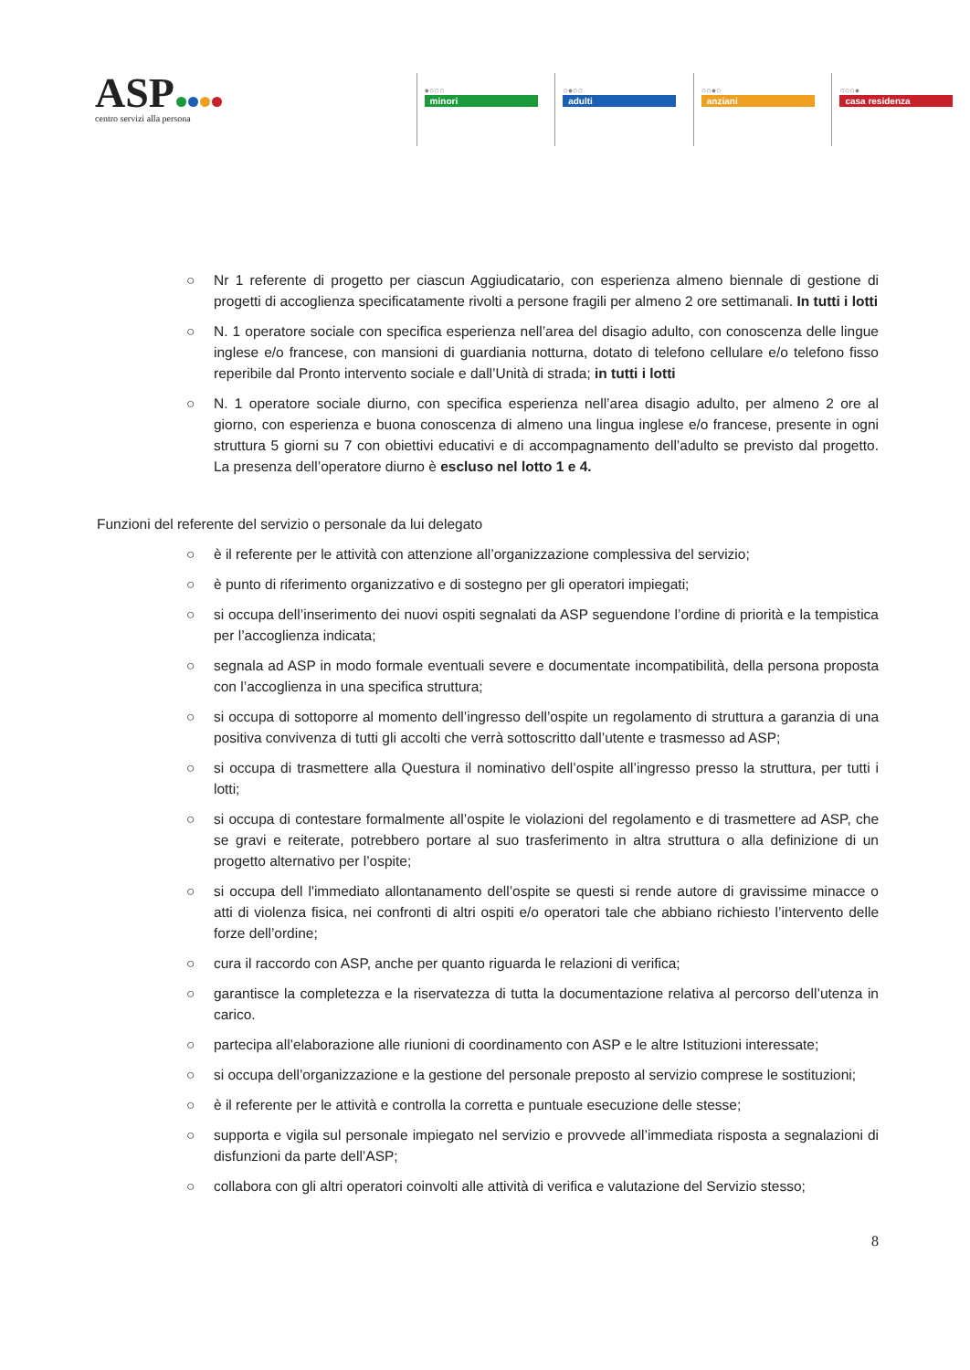ASP
centro servizi alla persona
●○○○
minori
○●○○
adulti
○○●○
anziani
○○○●
casa residenza
○ Nr 1 referente di progetto per ciascun Aggiudicatario, con esperienza almeno biennale di gestione di progetti di accoglienza specificatamente rivolti a persone fragili per almeno 2 ore settimanali. In tutti i lotti
○ N. 1 operatore sociale con specifica esperienza nell’area del disagio adulto, con conoscenza delle lingue inglese e/o francese, con mansioni di guardiania notturna, dotato di telefono cellulare e/o telefono fisso reperibile dal Pronto intervento sociale e dall’Unità di strada; in tutti i lotti
○ N. 1 operatore sociale diurno, con specifica esperienza nell’area disagio adulto, per almeno 2 ore al giorno, con esperienza e buona conoscenza di almeno una lingua inglese e/o francese, presente in ogni struttura 5 giorni su 7 con obiettivi educativi e di accompagnamento dell’adulto se previsto dal progetto. La presenza dell’operatore diurno è escluso nel lotto 1 e 4.
Funzioni del referente del servizio o personale da lui delegato
○ è il referente per le attività con attenzione all’organizzazione complessiva del servizio;
○ è punto di riferimento organizzativo e di sostegno per gli operatori impiegati;
○ si occupa dell’inserimento dei nuovi ospiti segnalati da ASP seguendone l’ordine di priorità e la tempistica per l’accoglienza indicata;
○ segnala ad ASP in modo formale eventuali severe e documentate incompatibilità, della persona proposta con l’accoglienza in una specifica struttura;
○ si occupa di sottoporre al momento dell’ingresso dell’ospite un regolamento di struttura a garanzia di una positiva convivenza di tutti gli accolti che verrà sottoscritto dall’utente e trasmesso ad ASP;
○ si occupa di trasmettere alla Questura il nominativo dell’ospite all’ingresso presso la struttura, per tutti i lotti;
○ si occupa di contestare formalmente all’ospite le violazioni del regolamento e di trasmettere ad ASP, che se gravi e reiterate, potrebbero portare al suo trasferimento in altra struttura o alla definizione di un progetto alternativo per l’ospite;
○ si occupa dell l'immediato allontanamento dell’ospite se questi si rende autore di gravissime minacce o atti di violenza fisica, nei confronti di altri ospiti e/o operatori tale che abbiano richiesto l’intervento delle forze dell’ordine;
○ cura il raccordo con ASP, anche per quanto riguarda le relazioni di verifica;
○ garantisce la completezza e la riservatezza di tutta la documentazione relativa al percorso dell’utenza in carico.
○ partecipa all’elaborazione alle riunioni di coordinamento con ASP e le altre Istituzioni interessate;
○ si occupa dell’organizzazione e la gestione del personale preposto al servizio comprese le sostituzioni;
○ è il referente per le attività e controlla la corretta e puntuale esecuzione delle stesse;
○ supporta e vigila sul personale impiegato nel servizio e provvede all’immediata risposta a segnalazioni di disfunzioni da parte dell’ASP;
○ collabora con gli altri operatori coinvolti alle attività di verifica e valutazione del Servizio stesso;
8